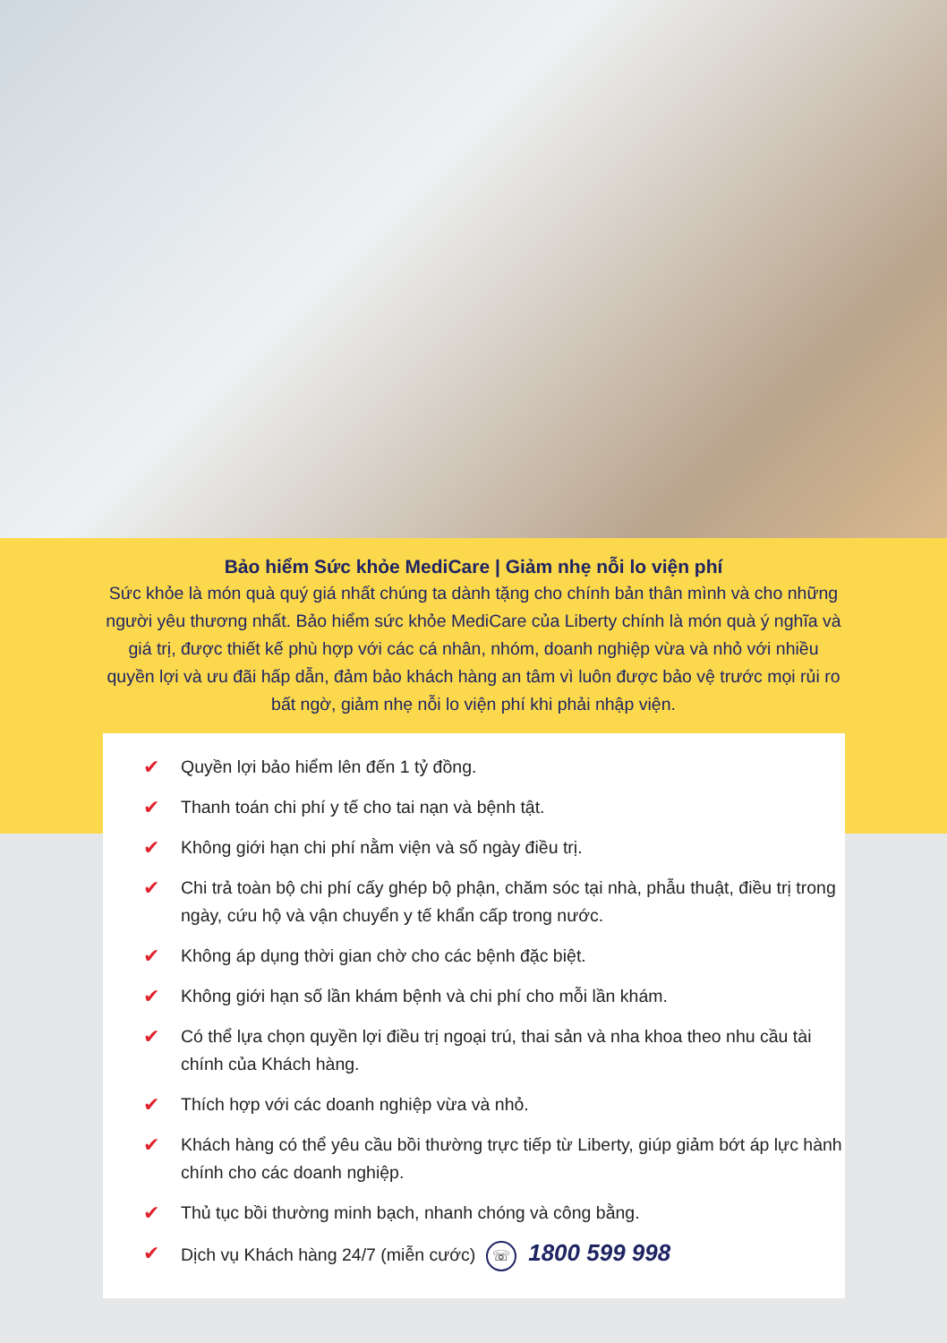Bảo hiểm Sức khỏe MediCare | Giảm nhẹ nỗi lo viện phí
Sức khỏe là món quà quý giá nhất chúng ta dành tặng cho chính bản thân mình và cho những người yêu thương nhất. Bảo hiểm sức khỏe MediCare của Liberty chính là món quà ý nghĩa và giá trị, được thiết kế phù hợp với các cá nhân, nhóm, doanh nghiệp vừa và nhỏ với nhiều quyền lợi và ưu đãi hấp dẫn, đảm bảo khách hàng an tâm vì luôn được bảo vệ trước mọi rủi ro bất ngờ, giảm nhẹ nỗi lo viện phí khi phải nhập viện.
✔ Quyền lợi bảo hiểm lên đến 1 tỷ đồng.
✔ Thanh toán chi phí y tế cho tai nạn và bệnh tật.
✔ Không giới hạn chi phí nằm viện và số ngày điều trị.
✔ Chi trả toàn bộ chi phí cấy ghép bộ phận, chăm sóc tại nhà, phẫu thuật, điều trị trong ngày, cứu hộ và vận chuyển y tế khẩn cấp trong nước.
✔ Không áp dụng thời gian chờ cho các bệnh đặc biệt.
✔ Không giới hạn số lần khám bệnh và chi phí cho mỗi lần khám.
✔ Có thể lựa chọn quyền lợi điều trị ngoại trú, thai sản và nha khoa theo nhu cầu tài chính của Khách hàng.
✔ Thích hợp với các doanh nghiệp vừa và nhỏ.
✔ Khách hàng có thể yêu cầu bồi thường trực tiếp từ Liberty, giúp giảm bớt áp lực hành chính cho các doanh nghiệp.
✔ Thủ tục bồi thường minh bạch, nhanh chóng và công bằng.
✔ Dịch vụ Khách hàng 24/7 (miễn cước) ☏ 1800 599 998